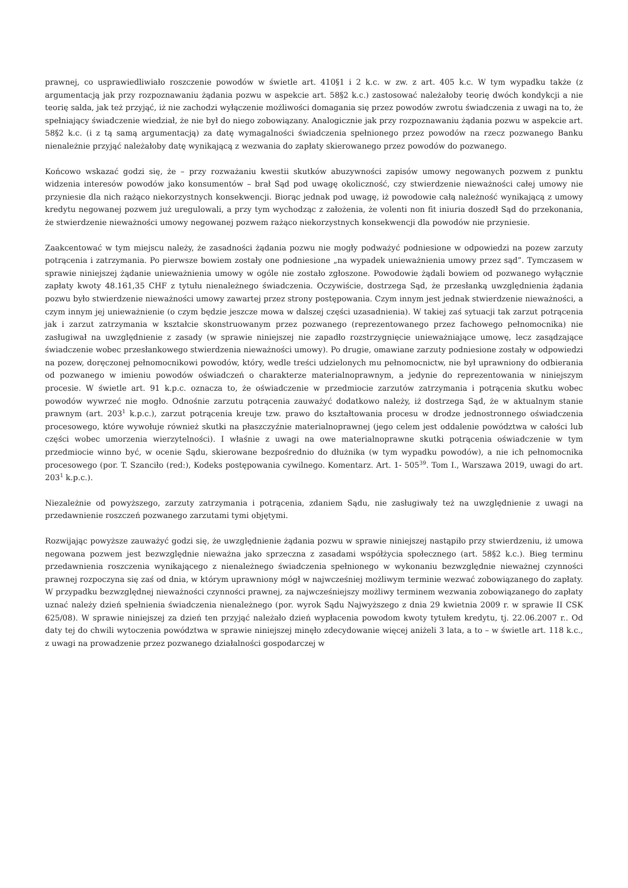prawnej, co usprawiedliwiało roszczenie powodów w świetle art. 410§1 i 2 k.c. w zw. z art. 405 k.c. W tym wypadku także (z argumentacją jak przy rozpoznawaniu żądania pozwu w aspekcie art. 58§2 k.c.) zastosować należałoby teorię dwóch kondykcji a nie teorię salda, jak też przyjąć, iż nie zachodzi wyłączenie możliwości domagania się przez powodów zwrotu świadczenia z uwagi na to, że spełniający świadczenie wiedział, że nie był do niego zobowiązany. Analogicznie jak przy rozpoznawaniu żądania pozwu w aspekcie art. 58§2 k.c. (i z tą samą argumentacją) za datę wymagalności świadczenia spełnionego przez powodów na rzecz pozwanego Banku nienależnie przyjąć należałoby datę wynikającą z wezwania do zapłaty skierowanego przez powodów do pozwanego.
Końcowo wskazać godzi się, że – przy rozważaniu kwestii skutków abuzywności zapisów umowy negowanych pozwem z punktu widzenia interesów powodów jako konsumentów – brał Sąd pod uwagę okoliczność, czy stwierdzenie nieważności całej umowy nie przyniesie dla nich rażąco niekorzystnych konsekwencji. Biorąc jednak pod uwagę, iż powodowie całą należność wynikającą z umowy kredytu negowanej pozwem już uregulowali, a przy tym wychodząc z założenia, że volenti non fit iniuria doszedł Sąd do przekonania, że stwierdzenie nieważności umowy negowanej pozwem rażąco niekorzystnych konsekwencji dla powodów nie przyniesie.
Zaakcentować w tym miejscu należy, że zasadności żądania pozwu nie mogły podważyć podniesione w odpowiedzi na pozew zarzuty potrącenia i zatrzymania. Po pierwsze bowiem zostały one podniesione „na wypadek unieważnienia umowy przez sąd”. Tymczasem w sprawie niniejszej żądanie unieważnienia umowy w ogóle nie zostało zgłoszone. Powodowie żądali bowiem od pozwanego wyłącznie zapłaty kwoty 48.161,35 CHF z tytułu nienależnego świadczenia. Oczywiście, dostrzega Sąd, że przesłanką uwzględnienia żądania pozwu było stwierdzenie nieważności umowy zawartej przez strony postępowania. Czym innym jest jednak stwierdzenie nieważności, a czym innym jej unieważnienie (o czym będzie jeszcze mowa w dalszej części uzasadnienia). W takiej zaś sytuacji tak zarzut potrącenia jak i zarzut zatrzymania w kształcie skonstruowanym przez pozwanego (reprezentowanego przez fachowego pełnomocnika) nie zasługiwał na uwzględnienie z zasady (w sprawie niniejszej nie zapadło rozstrzygnięcie unieważniające umowę, lecz zasądzające świadczenie wobec przesłankowego stwierdzenia nieważności umowy). Po drugie, omawiane zarzuty podniesione zostały w odpowiedzi na pozew, doręczonej pełnomocnikowi powodów, który, wedle treści udzielonych mu pełnomocnictw, nie był uprawniony do odbierania od pozwanego w imieniu powodów oświadczeń o charakterze materialnoprawnym, a jedynie do reprezentowania w niniejszym procesie. W świetle art. 91 k.p.c. oznacza to, że oświadczenie w przedmiocie zarzutów zatrzymania i potrącenia skutku wobec powodów wywrzeć nie mogło. Odnośnie zarzutu potrącenia zauważyć dodatkowo należy, iż dostrzega Sąd, że w aktualnym stanie prawnym (art. 203<sup>1</sup> k.p.c.), zarzut potrącenia kreuje tzw. prawo do kształtowania procesu w drodze jednostronnego oświadczenia procesowego, które wywołuje również skutki na płaszczyźnie materialnoprawnej (jego celem jest oddalenie powództwa w całości lub części wobec umorzenia wierzytelności). I właśnie z uwagi na owe materialnoprawne skutki potrącenia oświadczenie w tym przedmiocie winno być, w ocenie Sądu, skierowane bezpośrednio do dłużnika (w tym wypadku powodów), a nie ich pełnomocnika procesowego (por. T. Szanciło (red:), Kodeks postępowania cywilnego. Komentarz. Art. 1- 505<sup>39</sup>. Tom I., Warszawa 2019, uwagi do art. 203<sup>1</sup> k.p.c.).
Niezależnie od powyższego, zarzuty zatrzymania i potrącenia, zdaniem Sądu, nie zasługiwały też na uwzględnienie z uwagi na przedawnienie roszczeń pozwanego zarzutami tymi objętymi.
Rozwijając powyższe zauważyć godzi się, że uwzględnienie żądania pozwu w sprawie niniejszej nastąpiło przy stwierdzeniu, iż umowa negowana pozwem jest bezwzględnie nieważna jako sprzeczna z zasadami współżycia społecznego (art. 58§2 k.c.). Bieg terminu przedawnienia roszczenia wynikającego z nienależnego świadczenia spełnionego w wykonaniu bezwzględnie nieważnej czynności prawnej rozpoczyna się zaś od dnia, w którym uprawniony mógł w najwcześniej możliwym terminie wezwać zobowiązanego do zapłaty. W przypadku bezwzględnej nieważności czynności prawnej, za najwcześniejszy możliwy terminem wezwania zobowiązanego do zapłaty uznać należy dzień spełnienia świadczenia nienależnego (por. wyrok Sądu Najwyższego z dnia 29 kwietnia 2009 r. w sprawie II CSK 625/08). W sprawie niniejszej za dzień ten przyjąć należało dzień wypłacenia powodom kwoty tytułem kredytu, tj. 22.06.2007 r.. Od daty tej do chwili wytoczenia powództwa w sprawie niniejszej minęło zdecydowanie więcej aniżeli 3 lata, a to – w świetle art. 118 k.c., z uwagi na prowadzenie przez pozwanego działalności gospodarczej w